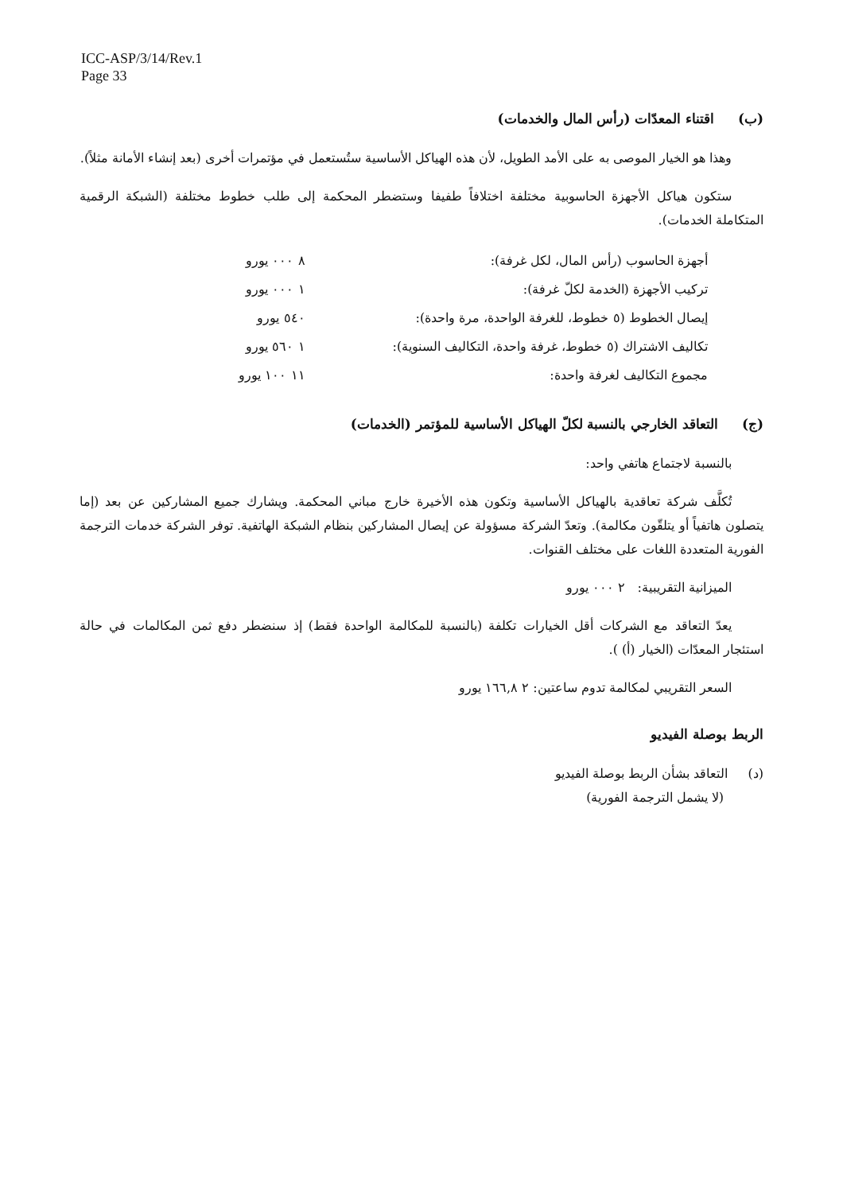ICC-ASP/3/14/Rev.1
Page 33
(ب) اقتناء المعدّات (رأس المال والخدمات)
وهذا هو الخيار الموصى به على الأمد الطويل، لأن هذه الهياكل الأساسية ستُستعمل في مؤتمرات أخرى (بعد إنشاء الأمانة مثلاً).
ستكون هياكل الأجهزة الحاسوبية مختلفة اختلافاً طفيفا وستضطر المحكمة إلى طلب خطوط مختلفة (الشبكة الرقمية المتكاملة الخدمات).
| أجهزة الحاسوب (رأس المال، لكل غرفة): | ٨ ٠٠٠ يورو |
| تركيب الأجهزة (الخدمة لكلّ غرفة): | ١ ٠٠٠ يورو |
| إيصال الخطوط (٥ خطوط، للغرفة الواحدة، مرة واحدة): | ٥٤٠ يورو |
| تكاليف الاشتراك (٥ خطوط، غرفة واحدة، التكاليف السنوية): | ١ ٥٦٠ يورو |
| مجموع التكاليف لغرفة واحدة: | ١١ ١٠٠ يورو |
(ج) التعاقد الخارجي بالنسبة لكلّ الهياكل الأساسية للمؤتمر (الخدمات)
بالنسبة لاجتماع هاتفي واحد:
تُكلَّف شركة تعاقدية بالهياكل الأساسية وتكون هذه الأخيرة خارج مباني المحكمة. ويشارك جميع المشاركين عن بعد (إما يتصلون هاتفياً أو يتلقّون مكالمة). وتعدّ الشركة مسؤولة عن إيصال المشاركين بنظام الشبكة الهاتفية. توفر الشركة خدمات الترجمة الفورية المتعددة اللغات على مختلف القنوات.
الميزانية التقريبية: ٢ ٠٠٠ يورو
يعدّ التعاقد مع الشركات أقل الخيارات تكلفة (بالنسبة للمكالمة الواحدة فقط) إذ سنضطر دفع ثمن المكالمات في حالة استئجار المعدّات (الخيار (أ) ).
السعر التقريبي لمكالمة تدوم ساعتين: ٢ ١٦٦,٨ يورو
الربط بوصلة الفيديو
(د) التعاقد بشأن الربط بوصلة الفيديو
(لا يشمل الترجمة الفورية)